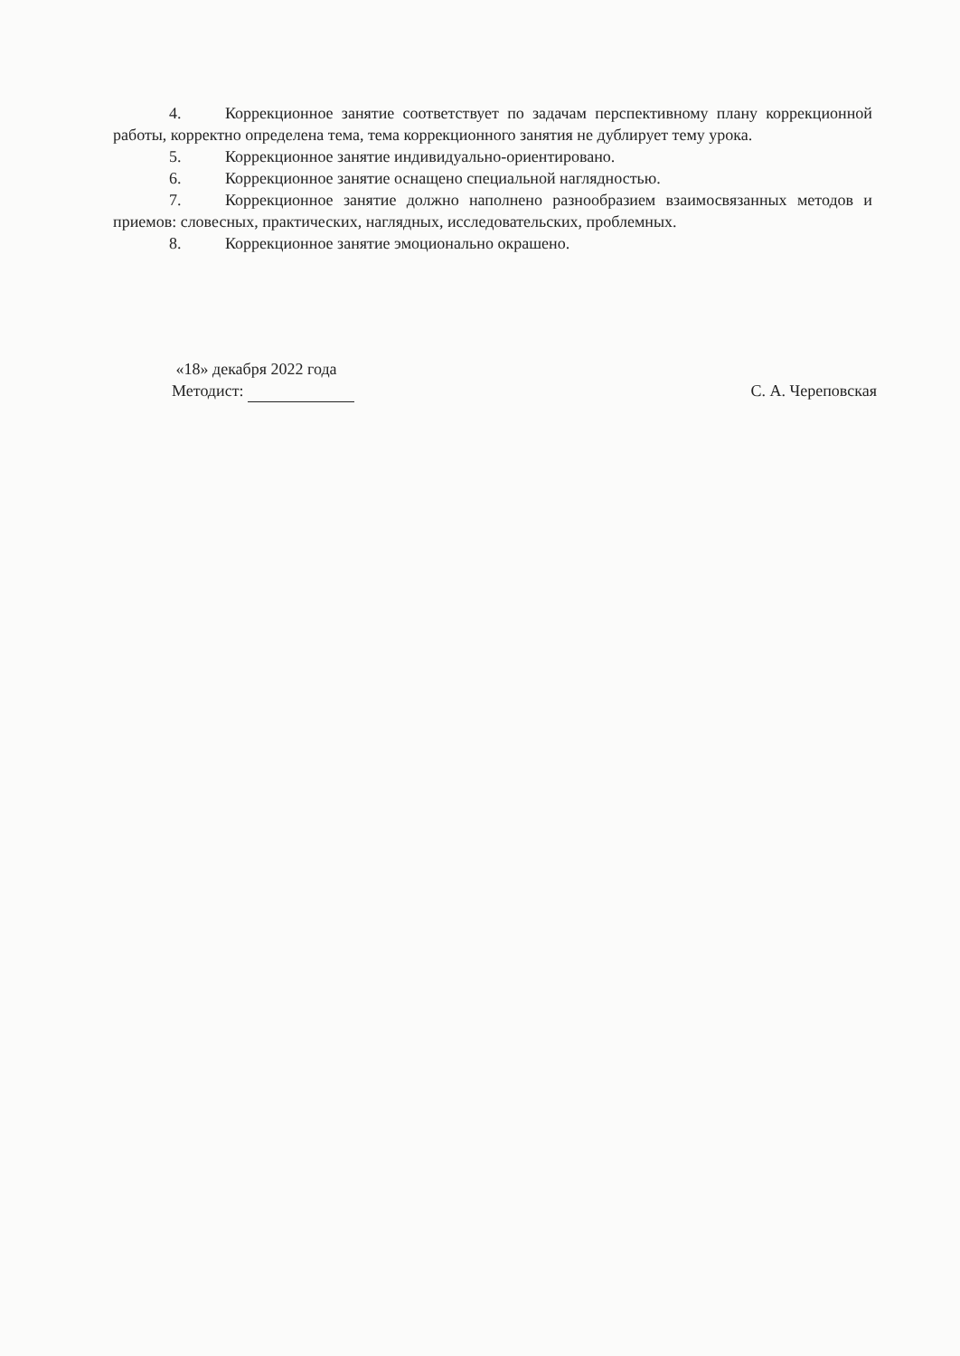4. Коррекционное занятие соответствует по задачам перспективному плану коррекционной работы, корректно определена тема, тема коррекционного занятия не дублирует тему урока.
5. Коррекционное занятие индивидуально-ориентировано.
6. Коррекционное занятие оснащено специальной наглядностью.
7. Коррекционное занятие должно наполнено разнообразием взаимосвязанных методов и приемов: словесных, практических, наглядных, исследовательских, проблемных.
8. Коррекционное занятие эмоционально окрашено.
«18» декабря 2022 года
Методист: С. А. Череповская